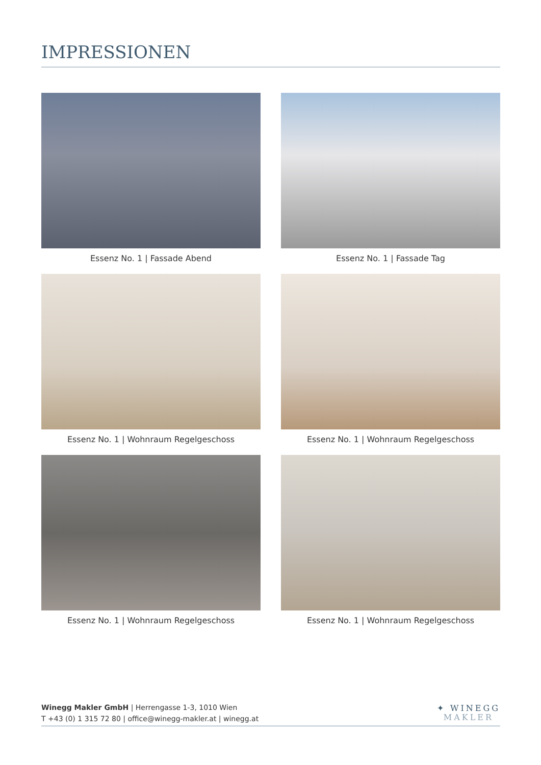IMPRESSIONEN
Essenz No. 1 | Fassade Abend
Essenz No. 1 | Fassade Tag
Essenz No. 1 | Wohnraum Regelgeschoss
Essenz No. 1 | Wohnraum Regelgeschoss
Essenz No. 1 | Wohnraum Regelgeschoss
Essenz No. 1 | Wohnraum Regelgeschoss
Winegg Makler GmbH | Herrengasse 1-3, 1010 Wien
T +43 (0) 1 315 72 80 | office@winegg-makler.at | winegg.at
✦ WINEGG
MAKLER